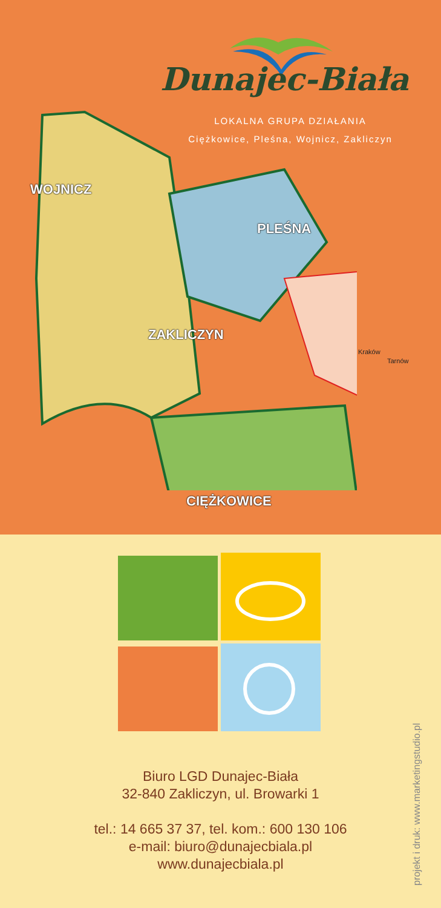Dunajec-Biała
LOKALNA GRUPA DZIAŁANIA
Ciężkowice, Pleśna, Wojnicz, Zakliczyn
WOJNICZ
PLEŚNA
ZAKLICZYN
CIĘŻKOWICE
Kraków
Tarnów
Biuro LGD Dunajec-Biała
32-840 Zakliczyn, ul. Browarki 1
tel.: 14 665 37 37, tel. kom.: 600 130 106
e-mail: biuro@dunajecbiala.pl
www.dunajecbiala.pl
projekt i druk: www.marketingstudio.pl